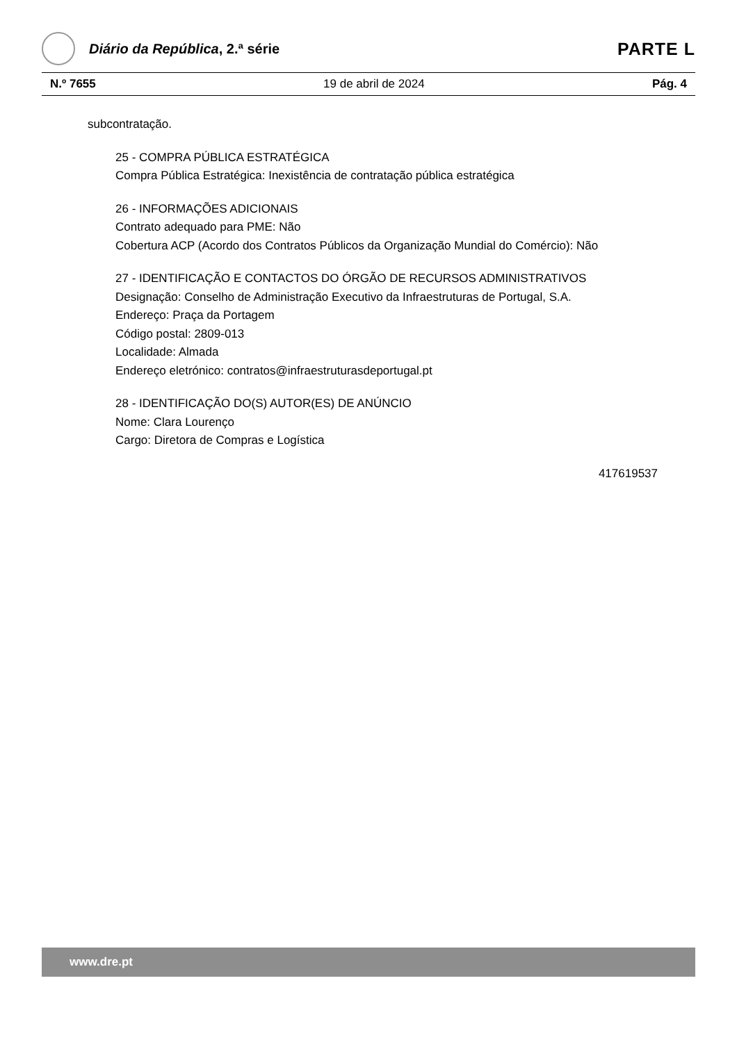Diário da República, 2.ª série
PARTE L
N.º 7655 19 de abril de 2024 Pág. 4
subcontratação.
25 - COMPRA PÚBLICA ESTRATÉGICA
Compra Pública Estratégica: Inexistência de contratação pública estratégica
26 - INFORMAÇÕES ADICIONAIS
Contrato adequado para PME: Não
Cobertura ACP (Acordo dos Contratos Públicos da Organização Mundial do Comércio): Não
27 - IDENTIFICAÇÃO E CONTACTOS DO ÓRGÃO DE RECURSOS ADMINISTRATIVOS
Designação: Conselho de Administração Executivo da Infraestruturas de Portugal, S.A.
Endereço: Praça da Portagem
Código postal: 2809-013
Localidade: Almada
Endereço eletrónico: contratos@infraestruturasdeportugal.pt
28 - IDENTIFICAÇÃO DO(S) AUTOR(ES) DE ANÚNCIO
Nome: Clara Lourenço
Cargo: Diretora de Compras e Logística
417619537
www.dre.pt